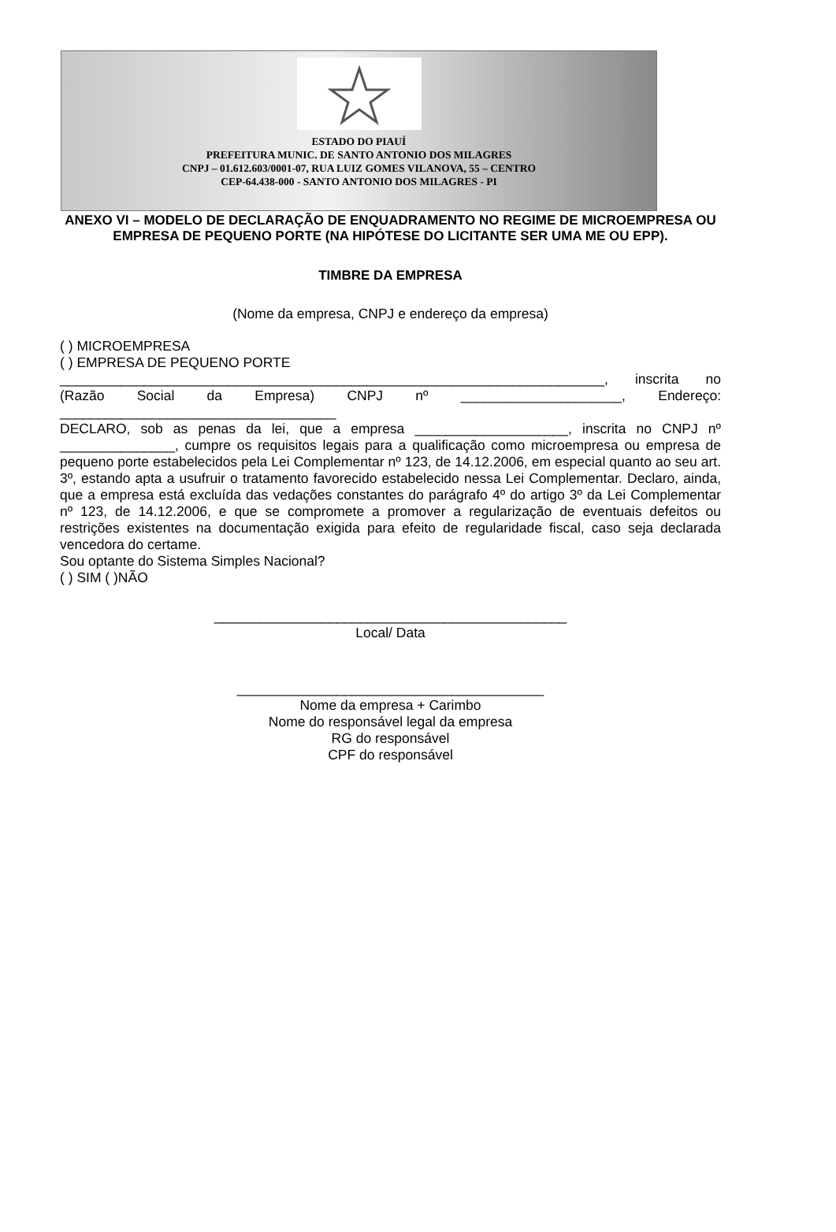ESTADO DO PIAUÍ
PREFEITURA MUNIC. DE SANTO ANTONIO DOS MILAGRES
CNPJ – 01.612.603/0001-07, RUA LUIZ GOMES VILANOVA, 55 – CENTRO
CEP-64.438-000 - SANTO ANTONIO DOS MILAGRES - PI
ANEXO VI – MODELO DE DECLARAÇÃO DE ENQUADRAMENTO NO REGIME DE MICROEMPRESA OU EMPRESA DE PEQUENO PORTE (NA HIPÓTESE DO LICITANTE SER UMA ME OU EPP).
TIMBRE DA EMPRESA
(Nome da empresa, CNPJ e endereço da empresa)
( ) MICROEMPRESA
( ) EMPRESA DE PEQUENO PORTE
_______________________________________________________________________, inscrita no (Razão Social da Empresa) CNPJ nº _____________________, Endereço: ____________________________________
DECLARO, sob as penas da lei, que a empresa ____________________, inscrita no CNPJ nº _______________, cumpre os requisitos legais para a qualificação como microempresa ou empresa de pequeno porte estabelecidos pela Lei Complementar nº 123, de 14.12.2006, em especial quanto ao seu art. 3º, estando apta a usufruir o tratamento favorecido estabelecido nessa Lei Complementar. Declaro, ainda, que a empresa está excluída das vedações constantes do parágrafo 4º do artigo 3º da Lei Complementar nº 123, de 14.12.2006, e que se compromete a promover a regularização de eventuais defeitos ou restrições existentes na documentação exigida para efeito de regularidade fiscal, caso seja declarada vencedora do certame.
Sou optante do Sistema Simples Nacional?
( ) SIM ( )NÃO
______________________________________________
Local/ Data
________________________________________
Nome da empresa + Carimbo
Nome do responsável legal da empresa
RG do responsável
CPF do responsável